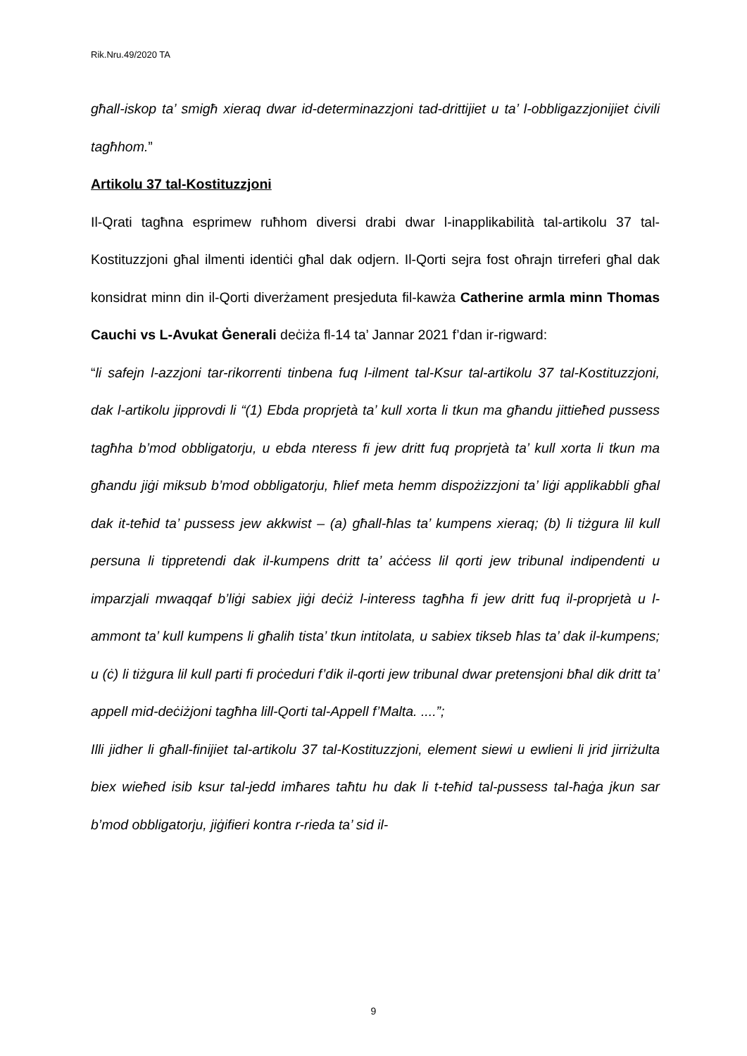Rik.Nru.49/2020 TA
għall-iskop ta’ smigħ xieraq dwar id-determinazzjoni tad-drittijiet u ta’ l-obbligazzjonijiet ċivili tagħhom.”
Artikolu 37 tal-Kostituzzjoni
Il-Qrati tagħna esprimew ruħhom diversi drabi dwar l-inapplikabilità tal-artikolu 37 tal-Kostituzzjoni għal ilmenti identiċi għal dak odjern. Il-Qorti sejra fost oħrajn tirreferi għal dak konsidrat minn din il-Qorti diverżament presjeduta fil-kawża Catherine armla minn Thomas Cauchi vs L-Avukat Ġenerali deċiża fl-14 ta’ Jannar 2021 f’dan ir-rigward:
“li safejn l-azzjoni tar-rikorrenti tinbena fuq l-ilment tal-Ksur tal-artikolu 37 tal-Kostituzzjoni, dak l-artikolu jipprovdi li “(1) Ebda proprjetà ta’ kull xorta li tkun ma għandu jittieħed pussess tagħha b’mod obbligatorju, u ebda nteress fi jew dritt fuq proprjetà ta’ kull xorta li tkun ma għandu jiġi miksub b’mod obbligatorju, ħlief meta hemm dispożizzjoni ta’ liġi applikabbli għal dak it-teħid ta’ pussess jew akkwist – (a) għall-ħlas ta’ kumpens xieraq; (b) li tiżgura lil kull persuna li tippretendi dak il-kumpens dritt ta’ aċċess lil qorti jew tribunal indipendenti u imparzjali mwaqqaf b’liġi sabiex jiġi deċiż l-interess tagħha fi jew dritt fuq il-proprjetà u l-ammont ta’ kull kumpens li għalih tista’ tkun intitolata, u sabiex tikseb ħlas ta’ dak il-kumpens; u (ċ) li tiżgura lil kull parti fi proċeduri f’dik il-qorti jew tribunal dwar pretensjoni bħal dik dritt ta’ appell mid-deċiżjoni tagħha lill-Qorti tal-Appell f’Malta. ....”;
Illi jidher li għall-finijiet tal-artikolu 37 tal-Kostituzzjoni, element siewi u ewlieni li jrid jirriżulta biex wieħed isib ksur tal-jedd imħares taħtu hu dak li t-teħid tal-pussess tal-ħaġa jkun sar b’mod obbligatorju, jiġifieri kontra r-rieda ta’ sid il-
9